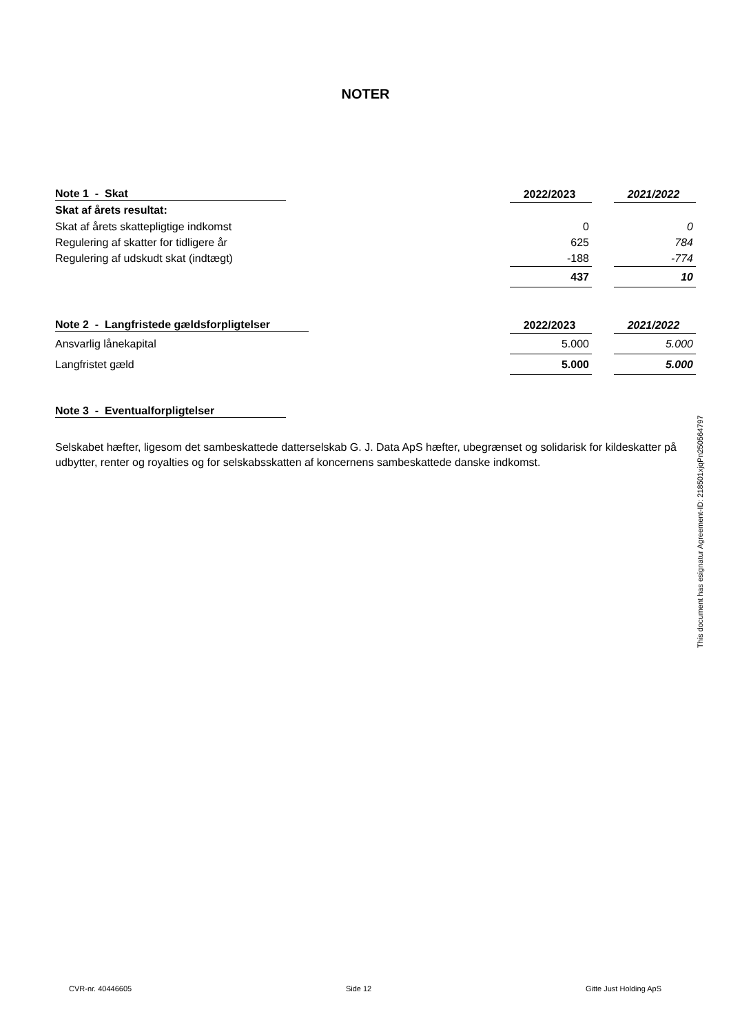NOTER
| Note 1 - Skat | 2022/2023 | | 2021/2022 |
| Skat af årets resultat: | | | |
| Skat af årets skattepligtige indkomst | 0 | | 0 |
| Regulering af skatter for tidligere år | 625 | | 784 |
| Regulering af udskudt skat (indtægt) | -188 | | -774 |
| | 437 | | 10 |
| Note 2 - Langfristede gældsforpligtelser | 2022/2023 | | 2021/2022 |
| Ansvarlig lånekapital | 5.000 | | 5.000 |
| Langfristet gæld | 5.000 | | 5.000 |
| Note 3 - Eventualforpligtelser |
| --- |
Selskabet hæfter, ligesom det sambeskattede datterselskab G. J. Data ApS hæfter, ubegrænset og solidarisk for kildeskatter på udbytter, renter og royalties og for selskabsskatten af koncernens sambeskattede danske indkomst.
This document has esignatur Agreement-ID: 218501xjqPn250564797
CVR-nr. 40446605 Side 12 Gitte Just Holding ApS